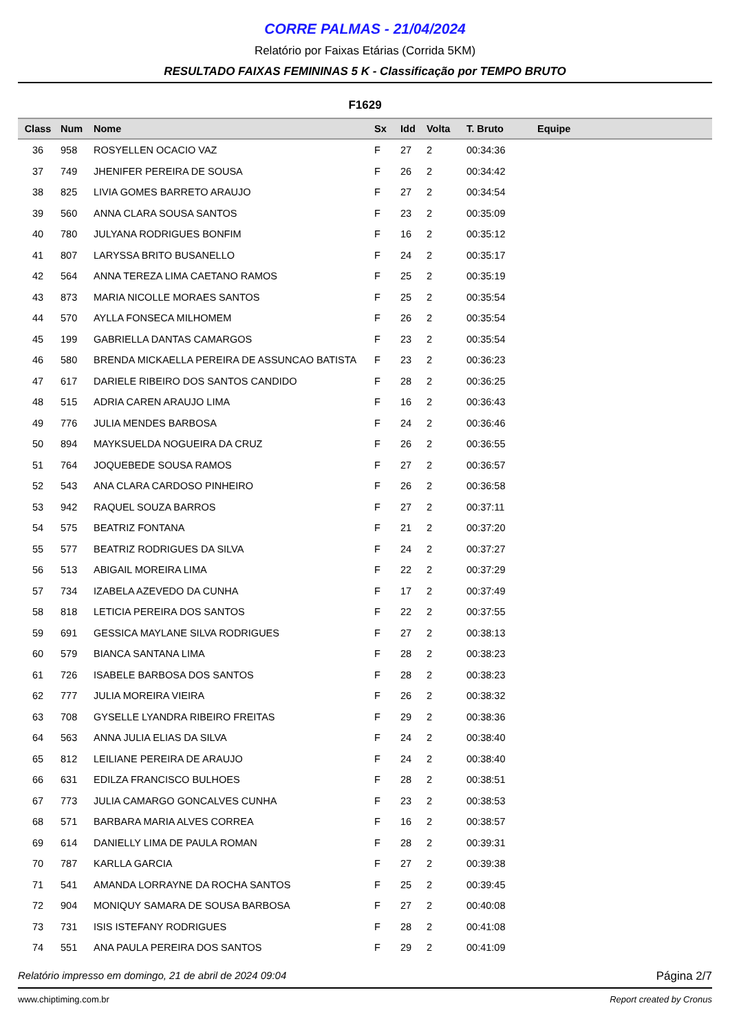CORRE PALMAS - 21/04/2024
Relatório por Faixas Etárias (Corrida 5KM)
RESULTADO FAIXAS FEMININAS 5 K - Classificação por TEMPO BRUTO
F1629
| Class | Num | Nome | Sx | Idd | Volta | T. Bruto | Equipe |
| --- | --- | --- | --- | --- | --- | --- | --- |
| 36 | 958 | ROSYELLEN OCACIO VAZ | F | 27 | 2 | 00:34:36 | |
| 37 | 749 | JHENIFER PEREIRA DE SOUSA | F | 26 | 2 | 00:34:42 | |
| 38 | 825 | LIVIA GOMES BARRETO ARAUJO | F | 27 | 2 | 00:34:54 | |
| 39 | 560 | ANNA CLARA SOUSA SANTOS | F | 23 | 2 | 00:35:09 | |
| 40 | 780 | JULYANA RODRIGUES BONFIM | F | 16 | 2 | 00:35:12 | |
| 41 | 807 | LARYSSA BRITO BUSANELLO | F | 24 | 2 | 00:35:17 | |
| 42 | 564 | ANNA TEREZA LIMA CAETANO RAMOS | F | 25 | 2 | 00:35:19 | |
| 43 | 873 | MARIA NICOLLE MORAES SANTOS | F | 25 | 2 | 00:35:54 | |
| 44 | 570 | AYLLA FONSECA MILHOMEM | F | 26 | 2 | 00:35:54 | |
| 45 | 199 | GABRIELLA DANTAS CAMARGOS | F | 23 | 2 | 00:35:54 | |
| 46 | 580 | BRENDA MICKAELLA PEREIRA DE ASSUNCAO BATISTA | F | 23 | 2 | 00:36:23 | |
| 47 | 617 | DARIELE RIBEIRO DOS SANTOS CANDIDO | F | 28 | 2 | 00:36:25 | |
| 48 | 515 | ADRIA CAREN ARAUJO LIMA | F | 16 | 2 | 00:36:43 | |
| 49 | 776 | JULIA MENDES BARBOSA | F | 24 | 2 | 00:36:46 | |
| 50 | 894 | MAYKSUELDA NOGUEIRA DA CRUZ | F | 26 | 2 | 00:36:55 | |
| 51 | 764 | JOQUEBEDE SOUSA RAMOS | F | 27 | 2 | 00:36:57 | |
| 52 | 543 | ANA CLARA CARDOSO PINHEIRO | F | 26 | 2 | 00:36:58 | |
| 53 | 942 | RAQUEL SOUZA BARROS | F | 27 | 2 | 00:37:11 | |
| 54 | 575 | BEATRIZ FONTANA | F | 21 | 2 | 00:37:20 | |
| 55 | 577 | BEATRIZ RODRIGUES DA SILVA | F | 24 | 2 | 00:37:27 | |
| 56 | 513 | ABIGAIL MOREIRA LIMA | F | 22 | 2 | 00:37:29 | |
| 57 | 734 | IZABELA AZEVEDO DA CUNHA | F | 17 | 2 | 00:37:49 | |
| 58 | 818 | LETICIA PEREIRA DOS SANTOS | F | 22 | 2 | 00:37:55 | |
| 59 | 691 | GESSICA MAYLANE SILVA RODRIGUES | F | 27 | 2 | 00:38:13 | |
| 60 | 579 | BIANCA SANTANA LIMA | F | 28 | 2 | 00:38:23 | |
| 61 | 726 | ISABELE BARBOSA DOS SANTOS | F | 28 | 2 | 00:38:23 | |
| 62 | 777 | JULIA MOREIRA VIEIRA | F | 26 | 2 | 00:38:32 | |
| 63 | 708 | GYSELLE LYANDRA RIBEIRO FREITAS | F | 29 | 2 | 00:38:36 | |
| 64 | 563 | ANNA JULIA ELIAS DA SILVA | F | 24 | 2 | 00:38:40 | |
| 65 | 812 | LEILIANE PEREIRA DE ARAUJO | F | 24 | 2 | 00:38:40 | |
| 66 | 631 | EDILZA FRANCISCO BULHOES | F | 28 | 2 | 00:38:51 | |
| 67 | 773 | JULIA CAMARGO GONCALVES CUNHA | F | 23 | 2 | 00:38:53 | |
| 68 | 571 | BARBARA MARIA ALVES CORREA | F | 16 | 2 | 00:38:57 | |
| 69 | 614 | DANIELLY LIMA DE PAULA ROMAN | F | 28 | 2 | 00:39:31 | |
| 70 | 787 | KARLLA GARCIA | F | 27 | 2 | 00:39:38 | |
| 71 | 541 | AMANDA LORRAYNE DA ROCHA SANTOS | F | 25 | 2 | 00:39:45 | |
| 72 | 904 | MONIQUY SAMARA DE SOUSA BARBOSA | F | 27 | 2 | 00:40:08 | |
| 73 | 731 | ISIS ISTEFANY RODRIGUES | F | 28 | 2 | 00:41:08 | |
| 74 | 551 | ANA PAULA PEREIRA DOS SANTOS | F | 29 | 2 | 00:41:09 | |
Relatório impresso em domingo, 21 de abril de 2024 09:04 Página 2/7
www.chiptiming.com.br Report created by Cronus